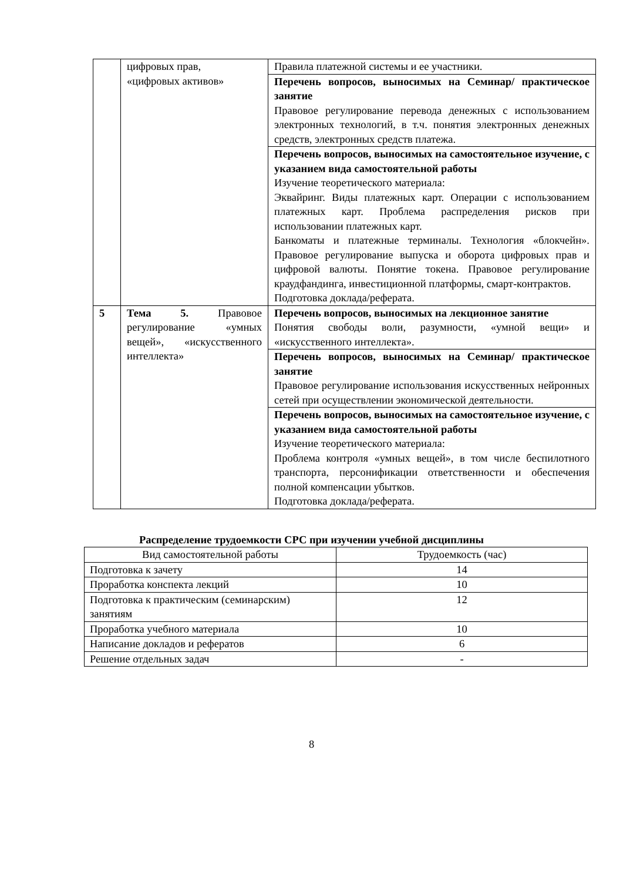| | цифровых прав, «цифровых активов» | Правила платежной системы и ее участники. |
| | | Перечень вопросов, выносимых на Семинар/ практическое занятие Правовое регулирование перевода денежных с использованием электронных технологий, в т.ч. понятия электронных денежных средств, электронных средств платежа. |
| | | Перечень вопросов, выносимых на самостоятельное изучение, с указанием вида самостоятельной работы Изучение теоретического материала: Эквайринг. Виды платежных карт. Операции с использованием платежных карт. Проблема распределения рисков при использовании платежных карт. Банкоматы и платежные терминалы. Технология «блокчейн». Правовое регулирование выпуска и оборота цифровых прав и цифровой валюты. Понятие токена. Правовое регулирование краудфандинга, инвестиционной платформы, смарт-контрактов. Подготовка доклада/реферата. |
| 5 | Тема 5. Правовое регулирование «умных вещей», «искусственного интеллекта» | Перечень вопросов, выносимых на лекционное занятие Понятия свободы воли, разумности, «умной вещи» и «искусственного интеллекта». |
| | | Перечень вопросов, выносимых на Семинар/ практическое занятие Правовое регулирование использования искусственных нейронных сетей при осуществлении экономической деятельности. |
| | | Перечень вопросов, выносимых на самостоятельное изучение, с указанием вида самостоятельной работы Изучение теоретического материала: Проблема контроля «умных вещей», в том числе беспилотного транспорта, персонификации ответственности и обеспечения полной компенсации убытков. Подготовка доклада/реферата. |
Распределение трудоемкости СРС при изучении учебной дисциплины
| Вид самостоятельной работы | Трудоемкость (час) |
| Подготовка к зачету | 14 |
| Проработка конспекта лекций | 10 |
| Подготовка к практическим (семинарским) занятиям | 12 |
| Проработка учебного материала | 10 |
| Написание докладов и рефератов | 6 |
| Решение отдельных задач | - |
8